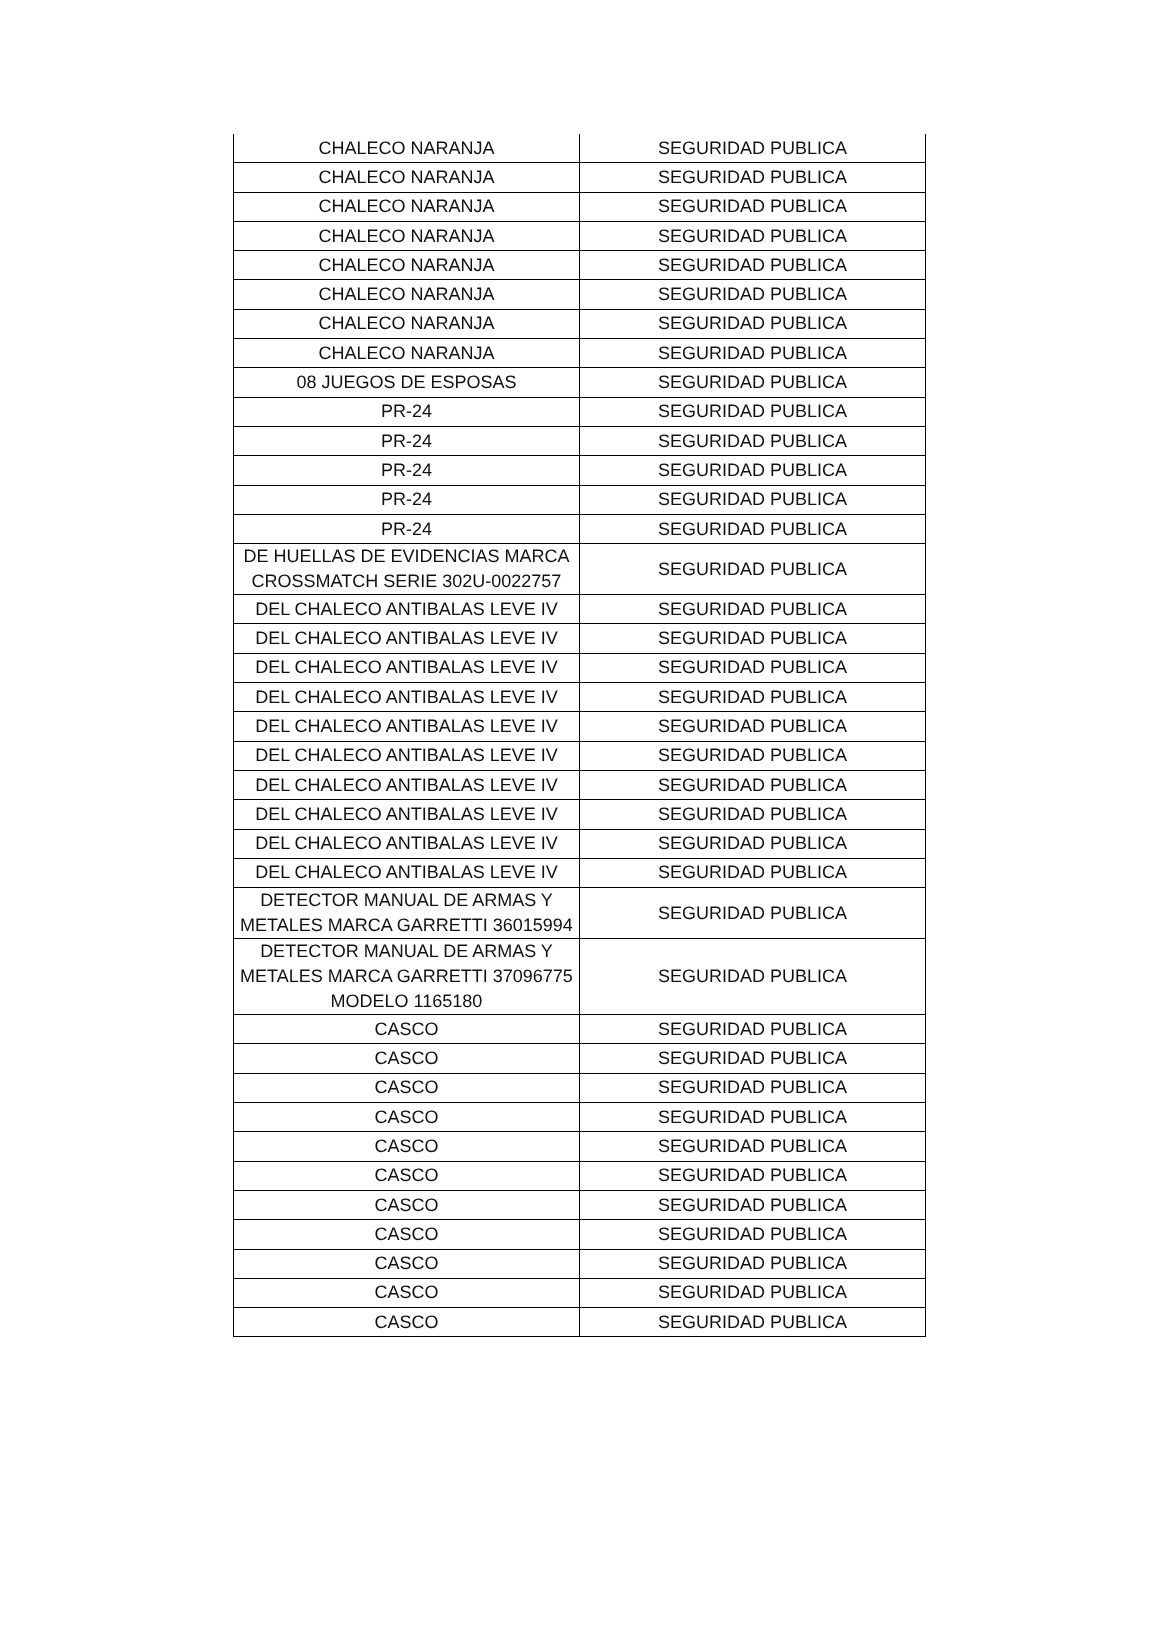| CHALECO NARANJA | SEGURIDAD PUBLICA |
| CHALECO NARANJA | SEGURIDAD PUBLICA |
| CHALECO NARANJA | SEGURIDAD PUBLICA |
| CHALECO NARANJA | SEGURIDAD PUBLICA |
| CHALECO NARANJA | SEGURIDAD PUBLICA |
| CHALECO NARANJA | SEGURIDAD PUBLICA |
| CHALECO NARANJA | SEGURIDAD PUBLICA |
| CHALECO NARANJA | SEGURIDAD PUBLICA |
| 08 JUEGOS DE ESPOSAS | SEGURIDAD PUBLICA |
| PR-24 | SEGURIDAD PUBLICA |
| PR-24 | SEGURIDAD PUBLICA |
| PR-24 | SEGURIDAD PUBLICA |
| PR-24 | SEGURIDAD PUBLICA |
| PR-24 | SEGURIDAD PUBLICA |
| DE HUELLAS DE EVIDENCIAS MARCA CROSSMATCH SERIE 302U-0022757 | SEGURIDAD PUBLICA |
| DEL CHALECO ANTIBALAS LEVE IV | SEGURIDAD PUBLICA |
| DEL CHALECO ANTIBALAS LEVE IV | SEGURIDAD PUBLICA |
| DEL CHALECO ANTIBALAS LEVE IV | SEGURIDAD PUBLICA |
| DEL CHALECO ANTIBALAS LEVE IV | SEGURIDAD PUBLICA |
| DEL CHALECO ANTIBALAS LEVE IV | SEGURIDAD PUBLICA |
| DEL CHALECO ANTIBALAS LEVE IV | SEGURIDAD PUBLICA |
| DEL CHALECO ANTIBALAS LEVE IV | SEGURIDAD PUBLICA |
| DEL CHALECO ANTIBALAS LEVE IV | SEGURIDAD PUBLICA |
| DEL CHALECO ANTIBALAS LEVE IV | SEGURIDAD PUBLICA |
| DEL CHALECO ANTIBALAS LEVE IV | SEGURIDAD PUBLICA |
| DETECTOR MANUAL DE ARMAS Y METALES MARCA GARRETTI 36015994 | SEGURIDAD PUBLICA |
| DETECTOR MANUAL DE ARMAS Y METALES MARCA GARRETTI 37096775 MODELO 1165180 | SEGURIDAD PUBLICA |
| CASCO | SEGURIDAD PUBLICA |
| CASCO | SEGURIDAD PUBLICA |
| CASCO | SEGURIDAD PUBLICA |
| CASCO | SEGURIDAD PUBLICA |
| CASCO | SEGURIDAD PUBLICA |
| CASCO | SEGURIDAD PUBLICA |
| CASCO | SEGURIDAD PUBLICA |
| CASCO | SEGURIDAD PUBLICA |
| CASCO | SEGURIDAD PUBLICA |
| CASCO | SEGURIDAD PUBLICA |
| CASCO | SEGURIDAD PUBLICA |